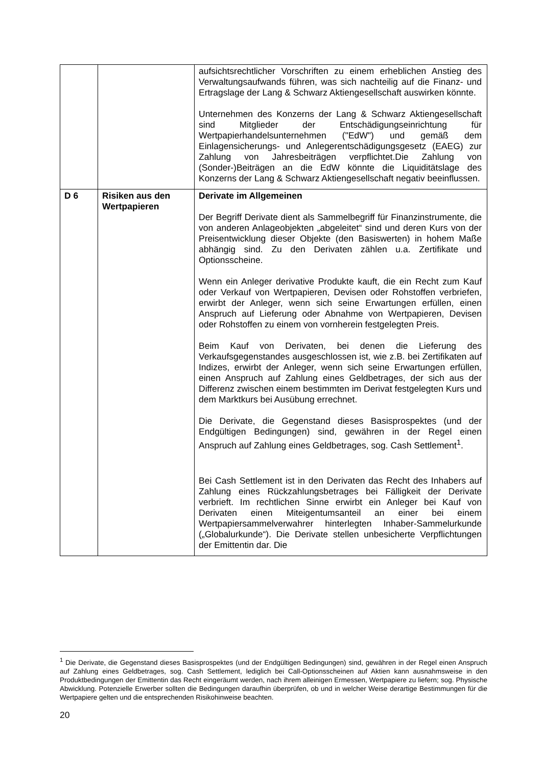| | | aufsichtsrechtlicher Vorschriften zu einem erheblichen Anstieg des Verwaltungsaufwands führen, was sich nachteilig auf die Finanz- und Ertragslage der Lang & Schwarz Aktien­gesellschaft auswirken könnte. Unternehmen des Konzerns der Lang & Schwarz Aktien­gesellschaft sind Mitglieder der Entschädigungseinrichtung für Wertpapierhandelsunternehmen ("EdW") und gemäß dem Einlagensicherungs- und Anlegerentschädigungsgesetz (EAEG) zur Zahlung von Jahresbeiträgen verpflichtet.Die Zahlung von (Sonder-)Beiträgen an die EdW könnte die Liquiditätslage des Konzerns der Lang & Schwarz Aktiengesellschaft negativ beeinflussen. |
| D 6 | Risiken aus den Wertpapieren | Derivate im Allgemeinen Der Begriff Derivate dient als Sammelbegriff für Finanz­instrumente, die von anderen Anlageobjekten „abgeleitet“ sind und deren Kurs von der Preisentwicklung dieser Objekte (den Basiswerten) in hohem Maße abhängig sind. Zu den Derivaten zählen u.a. Zertifikate und Optionsscheine. Wenn ein Anleger derivative Produkte kauft, die ein Recht zum Kauf oder Verkauf von Wertpapieren, Devisen oder Rohstoffen verbriefen, erwirbt der Anleger, wenn sich seine Erwartungen erfüllen, einen Anspruch auf Lieferung oder Abnahme von Wertpapieren, Devisen oder Rohstoffen zu einem von vornherein festgelegten Preis. Beim Kauf von Derivaten, bei denen die Lieferung des Verkaufsgegenstandes ausgeschlossen ist, wie z.B. bei Zertifikaten auf Indizes, erwirbt der Anleger, wenn sich seine Erwartungen erfüllen, einen Anspruch auf Zahlung eines Geldbetrages, der sich aus der Differenz zwischen einem bestimmten im Derivat festgelegten Kurs und dem Marktkurs bei Ausübung errechnet. Die Derivate, die Gegenstand dieses Basisprospektes (und der Endgültigen Bedingungen) sind, gewähren in der Regel einen Anspruch auf Zahlung eines Geldbetrages, sog. Cash Settlement<sup>1</sup>. Bei Cash Settlement ist in den Derivaten das Recht des Inhabers auf Zahlung eines Rückzahlungsbetrages bei Fälligkeit der Derivate verbrieft. Im rechtlichen Sinne erwirbt ein Anleger bei Kauf von Derivaten einen Miteigentumsanteil an einer bei einem Wertpapiersammelverwahrer hinterlegten Inhaber-Sammelurkunde („Globalurkunde“). Die Derivate stellen unbesicherte Verpflichtungen der Emittentin dar. Die |
<sup>1</sup> Die Derivate, die Gegenstand dieses Basisprospektes (und der Endgültigen Bedingungen) sind, gewähren in der Regel einen Anspruch auf Zahlung eines Geldbetrages, sog. Cash Settlement, lediglich bei Call-Options­scheinen auf Aktien kann ausnahmsweise in den Produktbedingungen der Emittentin das Recht eingeräumt werden, nach ihrem alleinigen Ermessen, Wertpapiere zu liefern; sog. Physische Abwicklung. Potenzielle Erwerber sollten die Bedingungen daraufhin überprüfen, ob und in welcher Weise derartige Bestimmungen für die Wertpapiere gelten und die entsprechenden Risikohinweise beachten.
20